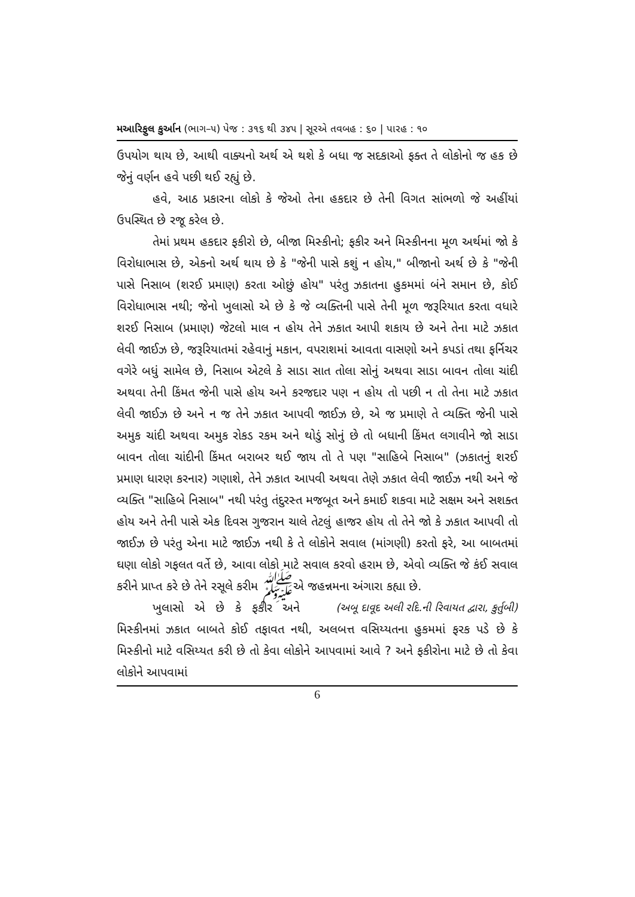મઆરિફુલ કુર્આન (ભાગ–૫) પેજ : ૩૧૬ થી ૩૪૫ | સૂરએ તવબહ : ૬૦ | પારહ : ૧૦
ઉપયોગ થાય છે, આથી વાક્યનો અર્થ એ થશે કે બધા જ સદકાઓ ફક્ત તે લોકોનો જ હક છે જેનું વર્ણન હવે પછી થઈ રહ્યું છે.
હવે, આઠ પ્રકારના લોકો કે જેઓ તેના હકદાર છે તેની વિગત સાંભળો જે અહીંયાં ઉપસ્થિત છે રજૂ કરેલ છે.
તેમાં પ્રથમ હકદાર ફકીરો છે, બીજા મિસ્કીનો; ફકીર અને મિસ્કીનના મૂળ અર્થમાં જો કે વિરોધાભાસ છે, એકનો અર્થ થાય છે કે "જેની પાસે કશું ન હોય," બીજાનો અર્થ છે કે "જેની પાસે નિસાબ (શરઈ પ્રમાણ) કરતા ઓછું હોય" પરંતુ ઝકાતના હુકમમાં બંને સમાન છે, કોઈ વિરોધાભાસ નથી; જેનો ખુલાસો એ છે કે જે વ્યક્તિની પાસે તેની મૂળ જરૂરિયાત કરતા વધારે શરઈ નિસાબ (પ્રમાણ) જેટલો માલ ન હોય તેને ઝકાત આપી શકાય છે અને તેના માટે ઝકાત લેવી જાઈઝ છે, જરૂરિયાતમાં રહેવાનું મકાન, વપરાશમાં આવતા વાસણો અને કપડાં તથા ફર્નિચર વગેરે બધું સામેલ છે, નિસાબ એટલે કે સાડા સાત તોલા સોનું અથવા સાડા બાવન તોલા ચાંદી અથવા તેની કિંમત જેની પાસે હોય અને કરજદાર પણ ન હોય તો પછી ન તો તેના માટે ઝકાત લેવી જાઈઝ છે અને ન જ તેને ઝકાત આપવી જાઈઝ છે, એ જ પ્રમાણે તે વ્યક્તિ જેની પાસે અમુક ચાંદી અથવા અમુક રોકડ રકમ અને થોડું સોનું છે તો બધાની કિંમત લગાવીને જો સાડા બાવન તોલા ચાંદીની કિંમત બરાબર થઈ જાય તો તે પણ "સાહિબે નિસાબ" (ઝકાતનું શરઈ પ્રમાણ ધારણ કરનાર) ગણાશે, તેને ઝકાત આપવી અથવા તેણે ઝકાત લેવી જાઈઝ નથી અને જે વ્યક્તિ "સાહિબે નિસાબ" નથી પરંતુ તંદુરસ્ત મજબૂત અને કમાઈ શકવા માટે સક્ષમ અને સશક્ત હોય અને તેની પાસે એક દિવસ ગુજરાન ચાલે તેટલું હાજર હોય તો તેને જો કે ઝકાત આપવી તો જાઈઝ છે પરંતુ એના માટે જાઈઝ નથી કે તે લોકોને સવાલ (માંગણી) કરતો ફરે, આ બાબતમાં ઘણા લોકો ગફલત વર્તે છે, આવા લોકો માટે સવાલ કરવો હરામ છે, એવો વ્યક્તિ જે કંઈ સવાલ કરીને પ્રાપ્ત કરે છે તેને રસૂલે કરીમ ﷺએ જહન્નમના અંગારા કહ્યા છે. (અબૂ દાવૂદ અલી રદિ.ની રિવાયત દ્વારા, કુર્તુબી)
ખુલાસો એ છે કે ફકીર અને મિસ્કીનમાં ઝકાત બાબતે કોઈ તફાવત નથી, અલબત્ત વસિય્યતના હુકમમાં ફરક પડે છે કે મિસ્કીનો માટે વસિય્યત કરી છે તો કેવા લોકોને આપવામાં આવે ? અને ફકીરોના માટે છે તો કેવા લોકોને આપવામાં
6